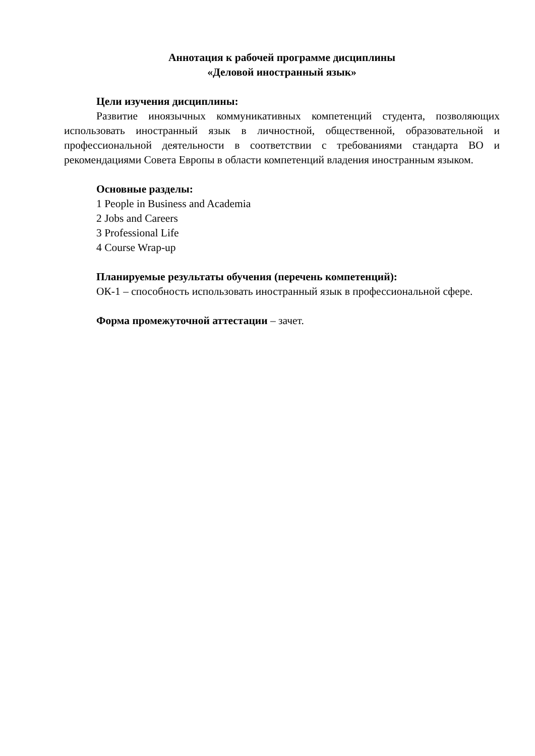Аннотация к рабочей программе дисциплины
«Деловой иностранный язык»
Цели изучения дисциплины:
Развитие иноязычных коммуникативных компетенций студента, позво­ляющих использовать иностранный язык в личностной, общественной, образо­вательной и профессиональной деятельности в соответствии с требованиями стандарта ВО и рекомендациями Совета Европы в области компетенций владе­ния иностранным языком.
Основные разделы:
1 People in Business and Academia
2 Jobs and Careers
3 Professional Life
4 Course Wrap-up
Планируемые результаты обучения (перечень компетенций):
ОК-1 – способность использовать иностранный язык в профессиональной сфере.
Форма промежуточной аттестации – зачет.